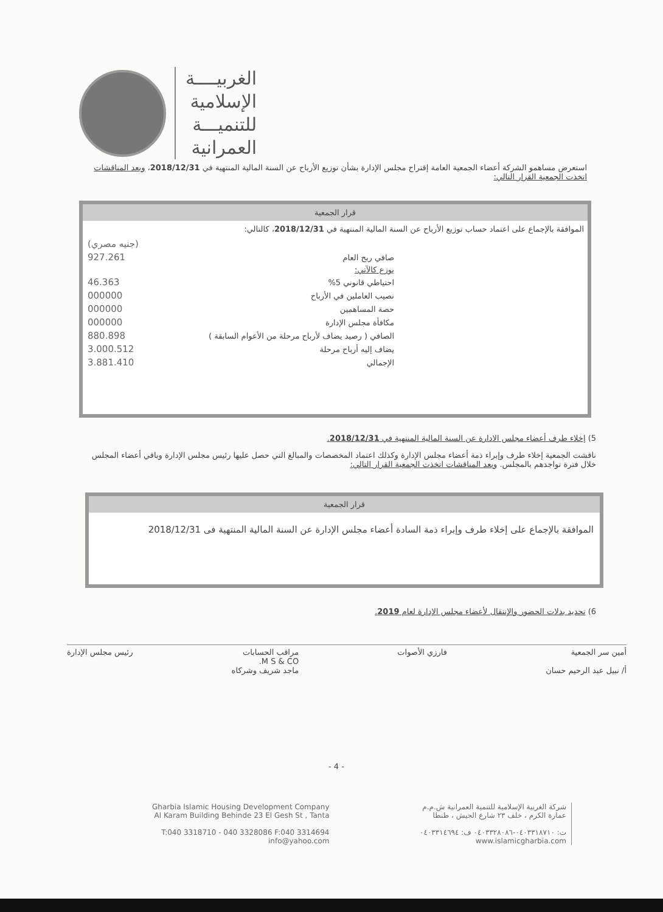الغربيــــة
الإسلامية
للتنميـــة
العمرانية
استعرض مساهمو الشركة أعضاء الجمعية العامة إقتراح مجلس الإدارة بشأن توزيع الأرباح عن السنة المالية المنتهية في 2018/12/31، وبعد المناقشات اتخذت الجمعية القرار التالي:
قرار الجمعية
الموافقة بالإجماع على اعتماد حساب توزيع الأرباح عن السنة المالية المنتهية في 2018/12/31، كالتالي:
| | (جنيه مصري) |
| صافي ربح العام | 927.261 |
| يوزع كالآتي: | |
| احتياطي قانوني 5% | 46.363 |
| نصيب العاملين في الأرباح | 000000 |
| حصة المساهمين | 000000 |
| مكافأة مجلس الإدارة | 000000 |
| الصافي ( رصيد يضاف لأرباح مرحلة من الأعوام السابقة ) | 880.898 |
| يضاف إليه أرباح مرحلة | 3.000.512 |
| الإجمالي | 3.881.410 |
5) إخلاء طرف أعضاء مجلس الادارة عن السنة المالية المنتهية في 2018/12/31.
ناقشت الجمعية إخلاء طرف وإبراء ذمة أعضاء مجلس الإدارة وكذلك اعتماد المخصصات والمبالغ التي حصل عليها رئيس مجلس الإدارة وباقي أعضاء المجلس خلال فترة تواجدهم بالمجلس. وبعد المناقشات اتخذت الجمعية القرار التالي:
قرار الجمعية
الموافقة بالإجماع على إخلاء طرف وإبراء ذمة السادة أعضاء مجلس الإدارة عن السنة المالية المنتهية فى 2018/12/31
6) تحديد بدلات الحضور والإنتقال لأعضاء مجلس الإدارة لعام 2019.
أمين سر الجمعية
أ/ نبيل عبد الرحيم حسان فارزي الأصوات مراقب الحسابات
M S & CO.
ماجد شريف وشركاه رئيس مجلس الإدارة
- 4 -
Gharbia Islamic Housing Development Company
Al Karam Building Behinde 23 El Gesh St , Tanta
T:040 3318710 - 040 3328086 F:040 3314694
info@yahoo.com
شركة الغربية الإسلامية للتنمية العمرانية ش.م.م
عمارة الكرم ، خلف ٢٣ شارع الجيش ، طنطا
ت: ٠٤٠٣٣١٨٧١٠-٠٤٠٣٣٢٨٠٨٦ ف: ٠٤٠٣٣١٤٦٩٤
www.islamicgharbia.com